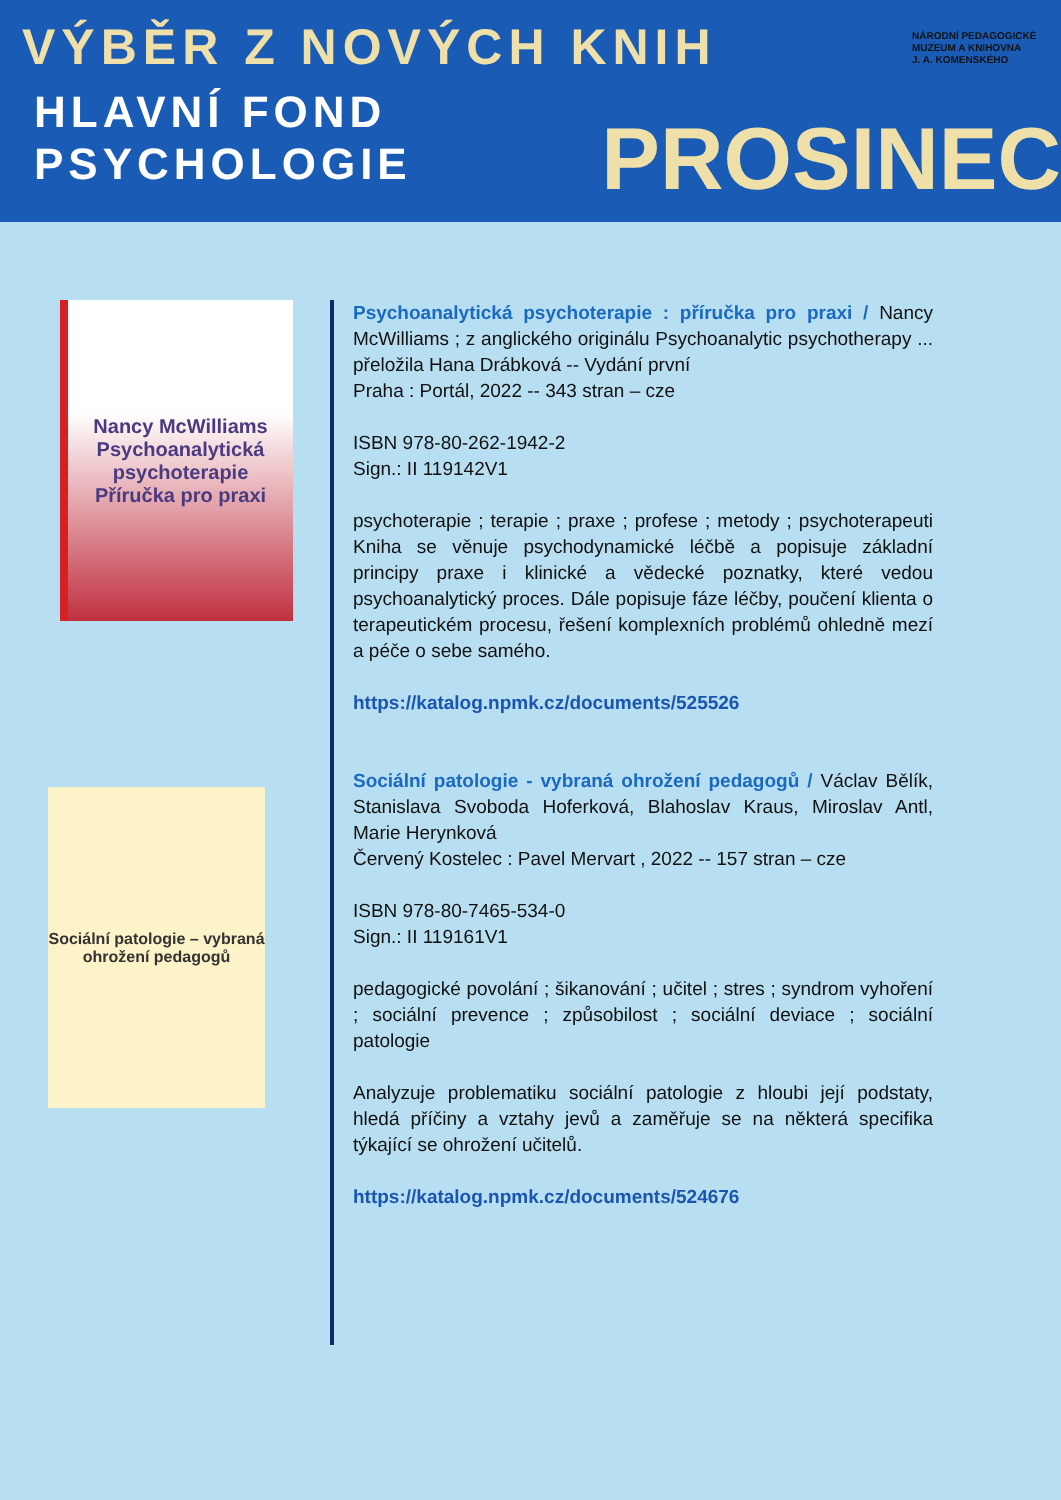VÝBĚR Z NOVÝCH KNIH
HLAVNÍ FOND
PSYCHOLOGIE
NÁRODNÍ PEDAGOGICKÉ
MUZEUM A KNIHOVNA
J. A. KOMENSKÉHO
PROSINEC
Nancy McWilliams
Psychoanalytická psychoterapie
Příručka pro praxi
Sociální patologie – vybraná ohrožení pedagogů
Psychoanalytická psychoterapie : příručka pro praxi / Nancy McWilliams ; z anglického originálu Psychoanalytic psychotherapy ... přeložila Hana Drábková -- Vydání první
Praha : Portál, 2022 -- 343 stran – cze
ISBN 978-80-262-1942-2
Sign.: II 119142V1
psychoterapie ; terapie ; praxe ; profese ; metody ; psychoterapeuti Kniha se věnuje psychodynamické léčbě a popisuje základní principy praxe i klinické a vědecké poznatky, které vedou psychoanalytický proces. Dále popisuje fáze léčby, poučení klienta o terapeutickém procesu, řešení komplexních problémů ohledně mezí a péče o sebe samého.
https://katalog.npmk.cz/documents/525526
Sociální patologie - vybraná ohrožení pedagogů / Václav Bělík, Stanislava Svoboda Hoferková, Blahoslav Kraus, Miroslav Antl, Marie Herynková
Červený Kostelec : Pavel Mervart , 2022 -- 157 stran – cze
ISBN 978-80-7465-534-0
Sign.: II 119161V1
pedagogické povolání ; šikanování ; učitel ; stres ; syndrom vyhoření ; sociální prevence ; způsobilost ; sociální deviace ; sociální patologie
Analyzuje problematiku sociální patologie z hloubi její podstaty, hledá příčiny a vztahy jevů a zaměřuje se na některá specifika týkající se ohrožení učitelů.
https://katalog.npmk.cz/documents/524676